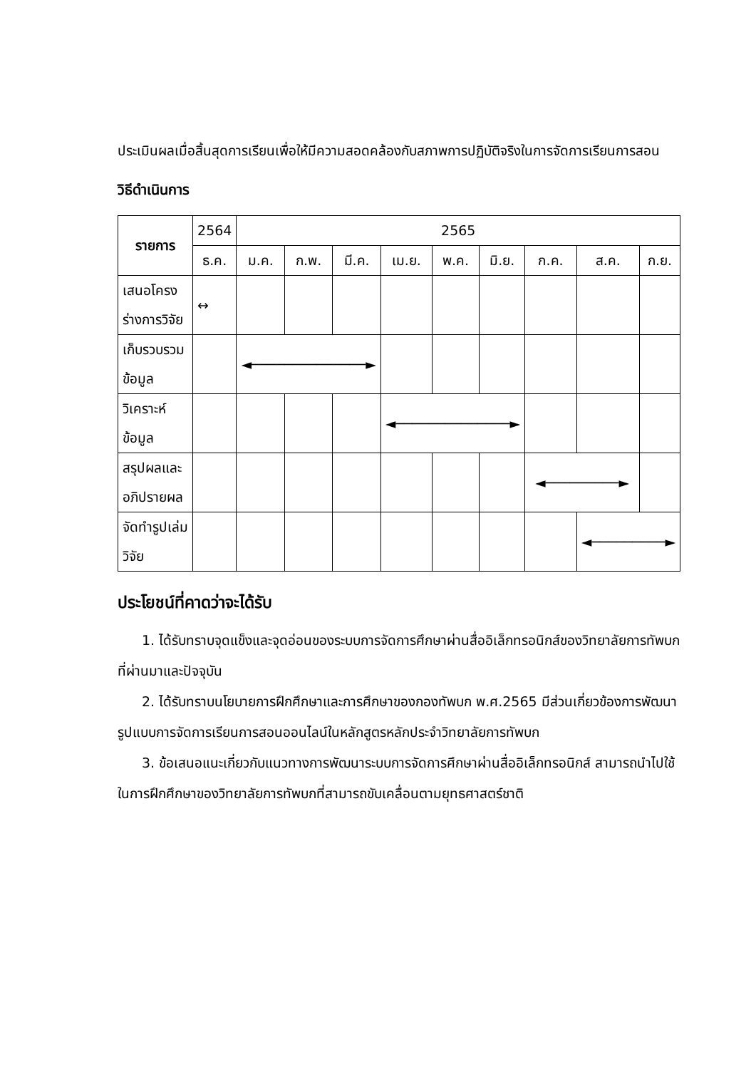ประเมินผลเมื่อสิ้นสุดการเรียนเพื่อให้มีความสอดคล้องกับสภาพการปฏิบัติจริงในการจัดการเรียนการสอน
วิธีดำเนินการ
| รายการ | 2564 | 2565 | | | | | | | | |
| --- | --- | --- | --- | --- | --- | --- | --- | --- | --- | --- |
| | ธ.ค. | ม.ค. | ก.พ. | มี.ค. | เม.ย. | พ.ค. | มิ.ย. | ก.ค. | ส.ค. | ก.ย. |
| เสนอโครงร่างการวิจัย | ↔ | | | | | | | | | |
| เก็บรวบรวมข้อมูล | | ◄──────────────► | | | | | | | | |
| วิเคราะห์ข้อมูล | | | | | ◄──────────────► | | | | | |
| สรุปผลและอภิปรายผล | | | | | | | | ◄─────────► | | |
| จัดทำรูปเล่มวิจัย | | | | | | | | | ◄─────────► | |
ประโยชน์ที่คาดว่าจะได้รับ
1. ได้รับทราบจุดแข็งและจุดอ่อนของระบบการจัดการศึกษาผ่านสื่ออิเล็กทรอนิกส์ของวิทยาลัยการทัพบกที่ผ่านมาและปัจจุบัน
2. ได้รับทราบนโยบายการฝึกศึกษาและการศึกษาของกองทัพบก พ.ศ.2565 มีส่วนเกี่ยวข้องการพัฒนารูปแบบการจัดการเรียนการสอนออนไลน์ในหลักสูตรหลักประจำวิทยาลัยการทัพบก
3. ข้อเสนอแนะเกี่ยวกับแนวทางการพัฒนาระบบการจัดการศึกษาผ่านสื่ออิเล็กทรอนิกส์ สามารถนำไปใช้ในการฝึกศึกษาของวิทยาลัยการทัพบกที่สามารถขับเคลื่อนตามยุทธศาสตร์ชาติ